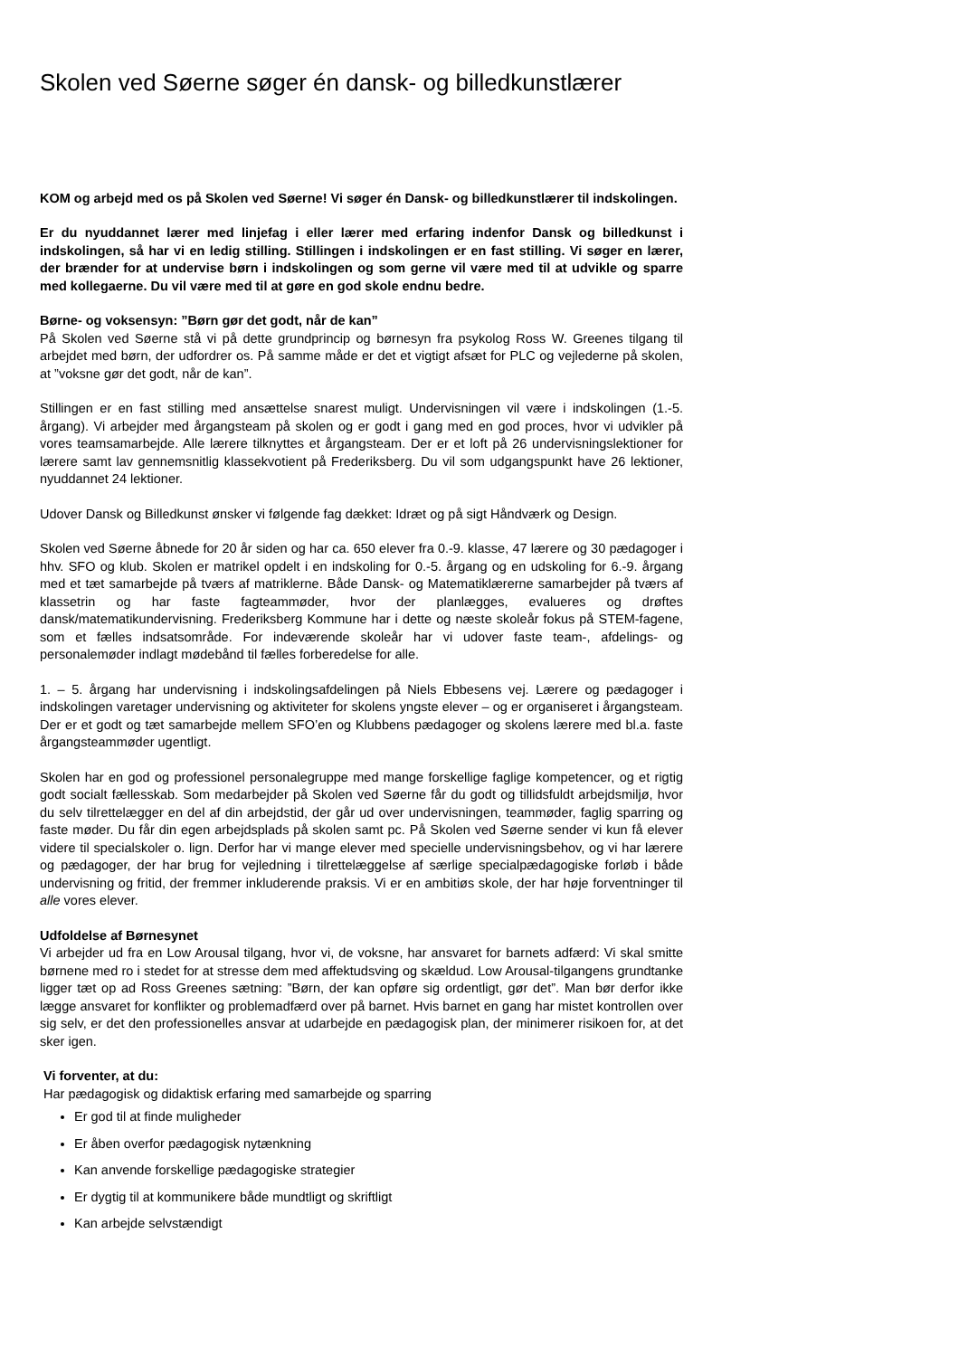Skolen ved Søerne søger én dansk- og billedkunstlærer
KOM og arbejd med os på Skolen ved Søerne! Vi søger én Dansk- og billedkunstlærer til indskolingen.
Er du nyuddannet lærer med linjefag i eller lærer med erfaring indenfor Dansk og billedkunst i indskolingen, så har vi en ledig stilling. Stillingen i indskolingen er en fast stilling. Vi søger en lærer, der brænder for at undervise børn i indskolingen og som gerne vil være med til at udvikle og sparre med kollegaerne. Du vil være med til at gøre en god skole endnu bedre.
Børne- og voksensyn: ”Børn gør det godt, når de kan”
På Skolen ved Søerne stå vi på dette grundprincip og børnesyn fra psykolog Ross W. Greenes tilgang til arbejdet med børn, der udfordrer os. På samme måde er det et vigtigt afsæt for PLC og vejlederne på skolen, at ”voksne gør det godt, når de kan”.
Stillingen er en fast stilling med ansættelse snarest muligt. Undervisningen vil være i indskolingen (1.-5. årgang). Vi arbejder med årgangsteam på skolen og er godt i gang med en god proces, hvor vi udvikler på vores teamsamarbejde. Alle lærere tilknyttes et årgangsteam. Der er et loft på 26 undervisningslektioner for lærere samt lav gennemsnitlig klassekvotient på Frederiksberg. Du vil som udgangspunkt have 26 lektioner, nyuddannet 24 lektioner.
Udover Dansk og Billedkunst ønsker vi følgende fag dækket: Idræt og på sigt Håndværk og Design.
Skolen ved Søerne åbnede for 20 år siden og har ca. 650 elever fra 0.-9. klasse, 47 lærere og 30 pædagoger i hhv. SFO og klub. Skolen er matrikel opdelt i en indskoling for 0.-5. årgang og en udskoling for 6.-9. årgang med et tæt samarbejde på tværs af matriklerne. Både Dansk- og Matematiklærerne samarbejder på tværs af klassetrin og har faste fagteammøder, hvor der planlægges, evalueres og drøftes dansk/matematikundervisning. Frederiksberg Kommune har i dette og næste skoleår fokus på STEM-fagene, som et fælles indsatsområde. For indeværende skoleår har vi udover faste team-, afdelings- og personalemøder indlagt mødebånd til fælles forberedelse for alle.
1. – 5. årgang har undervisning i indskolingsafdelingen på Niels Ebbesens vej. Lærere og pædagoger i indskolingen varetager undervisning og aktiviteter for skolens yngste elever – og er organiseret i årgangsteam. Der er et godt og tæt samarbejde mellem SFO’en og Klubbens pædagoger og skolens lærere med bl.a. faste årgangsteammøder ugentligt.
Skolen har en god og professionel personalegruppe med mange forskellige faglige kompetencer, og et rigtig godt socialt fællesskab. Som medarbejder på Skolen ved Søerne får du godt og tillidsfuldt arbejdsmiljø, hvor du selv tilrettelægger en del af din arbejdstid, der går ud over undervisningen, teammøder, faglig sparring og faste møder. Du får din egen arbejdsplads på skolen samt pc. På Skolen ved Søerne sender vi kun få elever videre til specialskoler o. lign. Derfor har vi mange elever med specielle undervisningsbehov, og vi har lærere og pædagoger, der har brug for vejledning i tilrettelæggelse af særlige specialpædagogiske forløb i både undervisning og fritid, der fremmer inkluderende praksis. Vi er en ambitiøs skole, der har høje forventninger til alle vores elever.
Udfoldelse af Børnesynet
Vi arbejder ud fra en Low Arousal tilgang, hvor vi, de voksne, har ansvaret for barnets adfærd: Vi skal smitte børnene med ro i stedet for at stresse dem med affektudsving og skældud. Low Arousal-tilgangens grundtanke ligger tæt op ad Ross Greenes sætning: ”Børn, der kan opføre sig ordentligt, gør det”. Man bør derfor ikke lægge ansvaret for konflikter og problemadfærd over på barnet. Hvis barnet en gang har mistet kontrollen over sig selv, er det den professionelles ansvar at udarbejde en pædagogisk plan, der minimerer risikoen for, at det sker igen.
Vi forventer, at du:
Har pædagogisk og didaktisk erfaring med samarbejde og sparring
Er god til at finde muligheder
Er åben overfor pædagogisk nytænkning
Kan anvende forskellige pædagogiske strategier
Er dygtig til at kommunikere både mundtligt og skriftligt
Kan arbejde selvstændigt